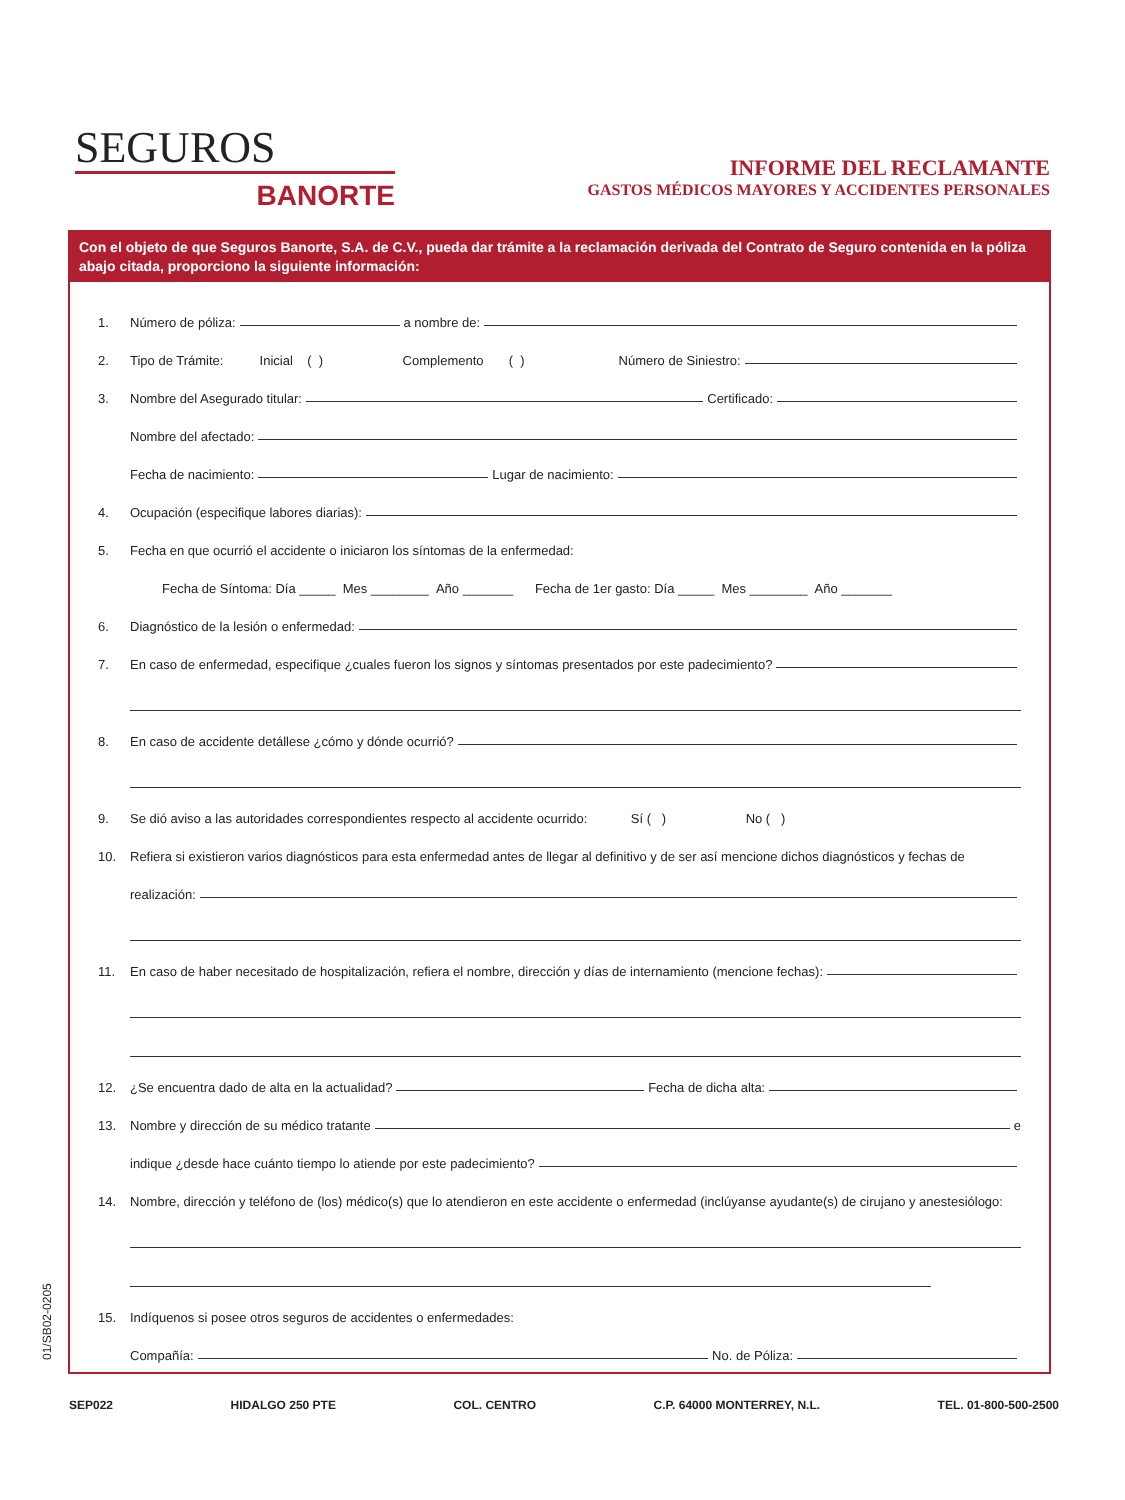SEGUROS
BANORTE
INFORME DEL RECLAMANTE
GASTOS MÉDICOS MAYORES Y ACCIDENTES PERSONALES
Con el objeto de que Seguros Banorte, S.A. de C.V., pueda dar trámite a la reclamación derivada del Contrato de Seguro contenida en la póliza abajo citada, proporciono la siguiente información:
1. Número de póliza: a nombre de:
2. Tipo de Trámite: Inicial ( ) Complemento ( ) Número de Siniestro:
3. Nombre del Asegurado titular: Certificado:
Nombre del afectado:
Fecha de nacimiento: Lugar de nacimiento:
4. Ocupación (especifique labores diarias):
5. Fecha en que ocurrió el accidente o iniciaron los síntomas de la enfermedad:
Fecha de Síntoma: Día _____ Mes ________ Año _______ Fecha de 1er gasto: Día _____ Mes ________ Año _______
6. Diagnóstico de la lesión o enfermedad:
7. En caso de enfermedad, especifique ¿cuales fueron los signos y síntomas presentados por este padecimiento?
8. En caso de accidente detállese ¿cómo y dónde ocurrió?
9. Se dió aviso a las autoridades correspondientes respecto al accidente ocurrido: Sí ( ) No ( )
10. Refiera si existieron varios diagnósticos para esta enfermedad antes de llegar al definitivo y de ser así mencione dichos diagnósticos y fechas de
realización:
11. En caso de haber necesitado de hospitalización, refiera el nombre, dirección y días de internamiento (mencione fechas):
12. ¿Se encuentra dado de alta en la actualidad? Fecha de dicha alta:
13. Nombre y dirección de su médico tratante e
indique ¿desde hace cuánto tiempo lo atiende por este padecimiento?
14. Nombre, dirección y teléfono de (los) médico(s) que lo atendieron en este accidente o enfermedad (inclúyanse ayudante(s) de cirujano y anestesiólogo:
15. Indíquenos si posee otros seguros de accidentes o enfermedades:
Compañía: No. de Póliza:
01/SB02-0205
SEP022 HIDALGO 250 PTE COL. CENTRO C.P. 64000 MONTERREY, N.L. TEL. 01-800-500-2500